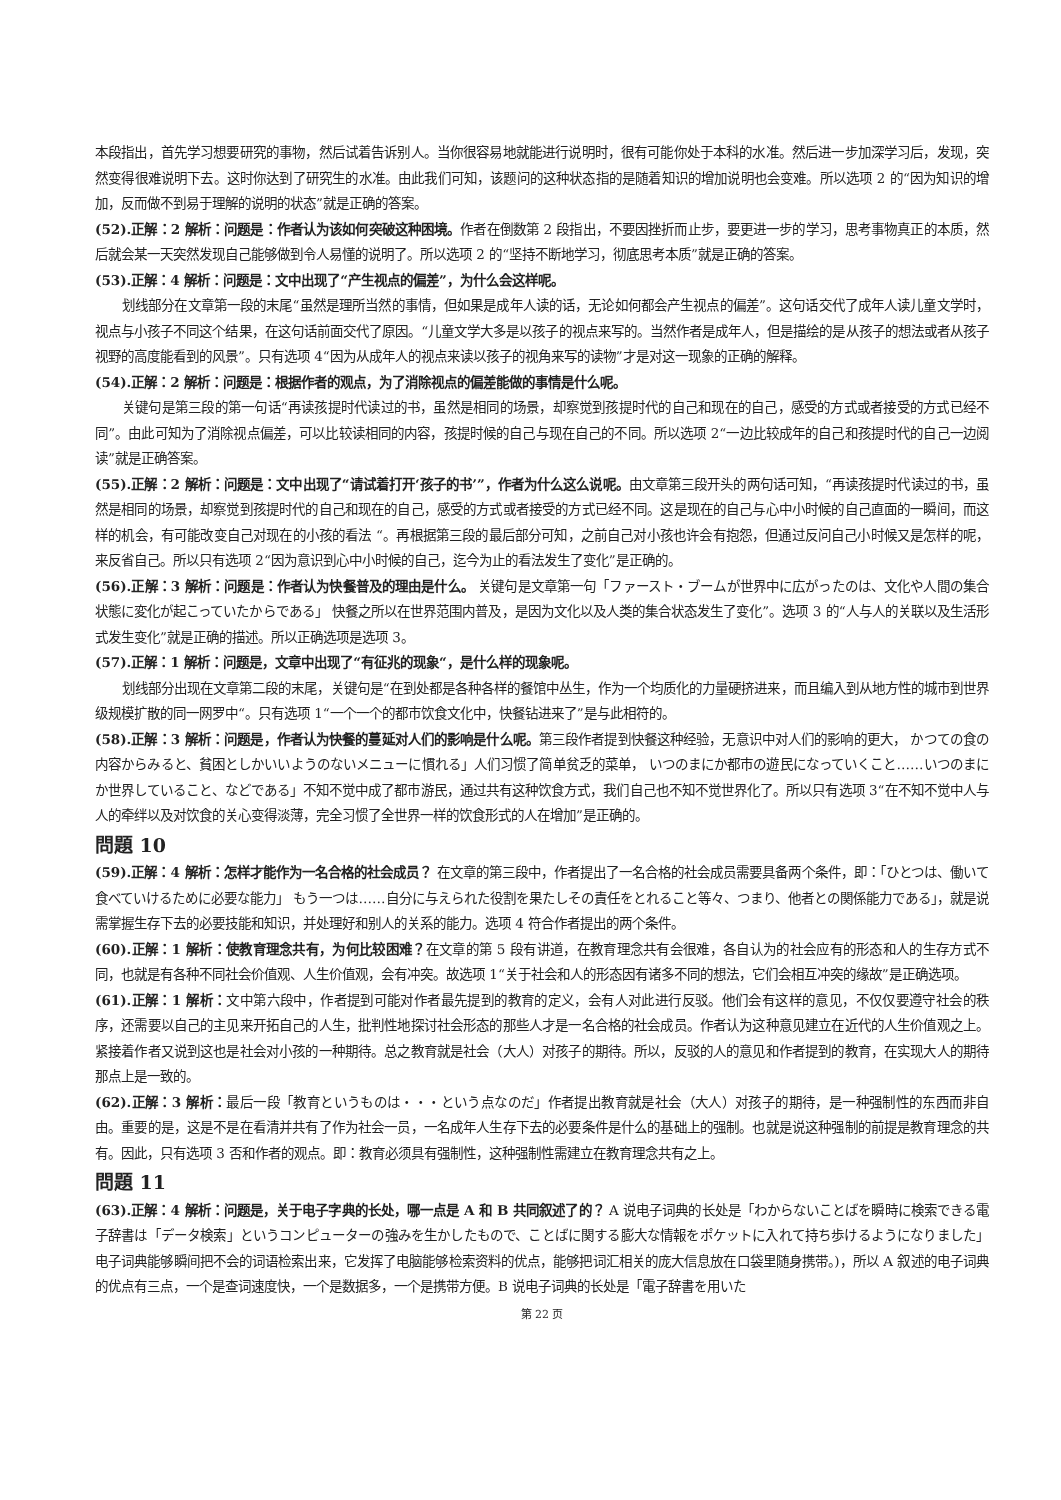本段指出，首先学习想要研究的事物，然后试着告诉别人。当你很容易地就能进行说明时，很有可能你处于本科的水准。然后进一步加深学习后，发现，突然变得很难说明下去。这时你达到了研究生的水准。由此我们可知，该题问的这种状态指的是随着知识的增加说明也会变难。所以选项 2 的“因为知识的增加，反而做不到易于理解的说明的状态”就是正确的答案。
(52).正解：2 解析：问题是：作者认为该如何突破这种困境。作者在倒数第 2 段指出，不要因挫折而止步，要更进一步的学习，思考事物真正的本质，然后就会某一天突然发现自己能够做到令人易懂的说明了。所以选项 2 的“坚持不断地学习，彻底思考本质”就是正确的答案。
(53).正解：4 解析：问题是：文中出现了“产生视点的偏差”，为什么会这样呢。
划线部分在文章第一段的末尾“虽然是理所当然的事情，但如果是成年人读的话，无论如何都会产生视点的偏差”。这句话交代了成年人读儿童文学时，视点与小孩子不同这个结果，在这句话前面交代了原因。“儿童文学大多是以孩子的视点来写的。当然作者是成年人，但是描绘的是从孩子的想法或者从孩子视野的高度能看到的风景”。只有选项 4“因为从成年人的视点来读以孩子的视角来写的读物”才是对这一现象的正确的解释。
(54).正解：2 解析：问题是：根据作者的观点，为了消除视点的偏差能做的事情是什么呢。
关键句是第三段的第一句话“再读孩提时代读过的书，虽然是相同的场景，却察觉到孩提时代的自己和现在的自己，感受的方式或者接受的方式已经不同”。由此可知为了消除视点偏差，可以比较读相同的内容，孩提时候的自己与现在自己的不同。所以选项 2“一边比较成年的自己和孩提时代的自己一边阅读”就是正确答案。
(55).正解：2 解析：问题是：文中出现了“请试着打开‘孩子的书’”，作者为什么这么说呢。由文章第三段开头的两句话可知，“再读孩提时代读过的书，虽然是相同的场景，却察觉到孩提时代的自己和现在的自己，感受的方式或者接受的方式已经不同。这是现在的自己与心中小时候的自己直面的一瞬间，而这样的机会，有可能改变自己对现在的小孩的看法 “。再根据第三段的最后部分可知，之前自己对小孩也许会有抱怨，但通过反问自己小时候又是怎样的呢，来反省自己。所以只有选项 2“因为意识到心中小时候的自己，迄今为止的看法发生了变化”是正确的。
(56).正解：3 解析：问题是：作者认为快餐普及的理由是什么。 关键句是文章第一句「ファースト・ブームが世界中に広がったのは、文化や人間の集合状態に変化が起こっていたからである」 快餐之所以在世界范围内普及，是因为文化以及人类的集合状态发生了变化”。选项 3 的“人与人的关联以及生活形式发生变化”就是正确的描述。所以正确选项是选项 3。
(57).正解：1 解析：问题是，文章中出现了“有征兆的现象“，是什么样的现象呢。
划线部分出现在文章第二段的末尾，关键句是“在到处都是各种各样的餐馆中丛生，作为一个均质化的力量硬挤进来，而且编入到从地方性的城市到世界级规模扩散的同一网罗中“。只有选项 1“一个一个的都市饮食文化中，快餐钻进来了”是与此相符的。
(58).正解：3 解析：问题是，作者认为快餐的蔓延对人们的影响是什么呢。第三段作者提到快餐这种经验，无意识中对人们的影响的更大， かつての食の内容からみると、貧困としかいいようのないメニューに慣れる」人们习惯了简单贫乏的菜单， いつのまにか都市の遊民になっていくこと……いつのまにか世界していること、などである」不知不觉中成了都市游民，通过共有这种饮食方式，我们自己也不知不觉世界化了。所以只有选项 3“在不知不觉中人与人的牵绊以及对饮食的关心变得淡薄，完全习惯了全世界一样的饮食形式的人在增加”是正确的。
問題 10
(59).正解：4 解析：怎样才能作为一名合格的社会成员？ 在文章的第三段中，作者提出了一名合格的社会成员需要具备两个条件，即：「ひとつは、働いて食べていけるために必要な能力」 もう一つは……自分に与えられた役割を果たしその責任をとれること等々、つまり、他者との関係能力である」，就是说需掌握生存下去的必要技能和知识，并处理好和别人的关系的能力。选项 4 符合作者提出的两个条件。
(60).正解：1 解析：使教育理念共有，为何比较困难？在文章的第 5 段有讲道，在教育理念共有会很难，各自认为的社会应有的形态和人的生存方式不同，也就是有各种不同社会价值观、人生价值观，会有冲突。故选项 1“关于社会和人的形态因有诸多不同的想法，它们会相互冲突的缘故”是正确选项。
(61).正解：1 解析：文中第六段中，作者提到可能对作者最先提到的教育的定义，会有人对此进行反驳。他们会有这样的意见，不仅仅要遵守社会的秩序，还需要以自己的主见来开拓自己的人生，批判性地探讨社会形态的那些人才是一名合格的社会成员。作者认为这种意见建立在近代的人生价值观之上。紧接着作者又说到这也是社会对小孩的一种期待。总之教育就是社会（大人）对孩子的期待。所以，反驳的人的意见和作者提到的教育，在实现大人的期待那点上是一致的。
(62).正解：3 解析：最后一段「教育というものは・・・という点なのだ」作者提出教育就是社会（大人）对孩子的期待，是一种强制性的东西而非自由。重要的是，这是不是在看清并共有了作为社会一员，一名成年人生存下去的必要条件是什么的基础上的强制。也就是说这种强制的前提是教育理念的共有。因此，只有选项 3 否和作者的观点。即：教育必须具有强制性，这种强制性需建立在教育理念共有之上。
問題 11
(63).正解：4 解析：问题是，关于电子字典的长处，哪一点是 A 和 B 共同叙述了的？ A 说电子词典的长处是「わからないことばを瞬時に検索できる電子辞書は「データ検索」というコンピューターの強みを生かしたもので、ことばに関する膨大な情報をポケットに入れて持ち歩けるようになりました」 电子词典能够瞬间把不会的词语检索出来，它发挥了电脑能够检索资料的优点，能够把词汇相关的庞大信息放在口袋里随身携带。)，所以 A 叙述的电子词典的优点有三点，一个是查词速度快，一个是数据多，一个是携带方便。B 说电子词典的长处是「電子辞書を用いた
第 22 页